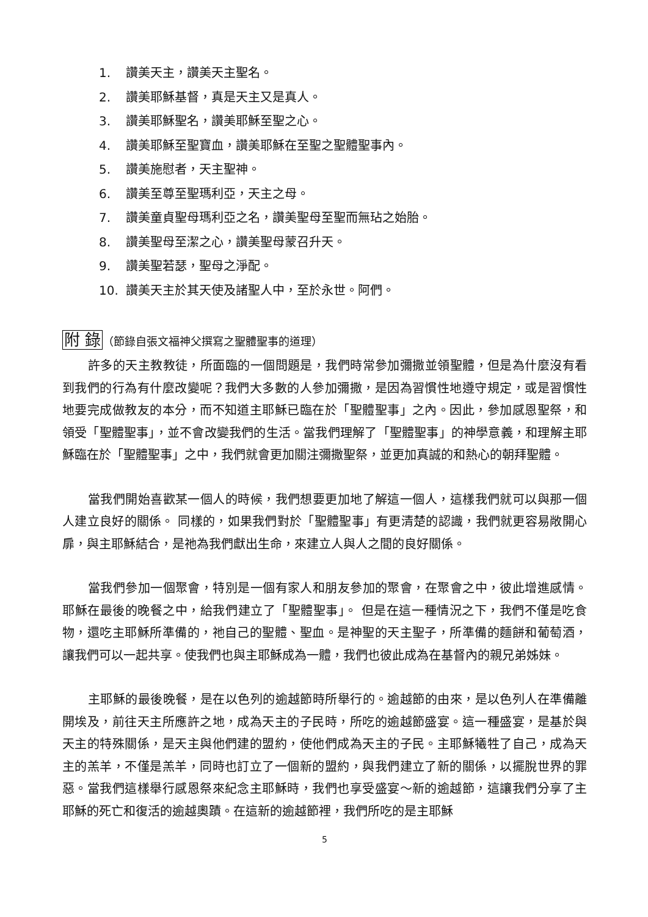1. 讚美天主，讚美天主聖名。
2. 讚美耶穌基督，真是天主又是真人。
3. 讚美耶穌聖名，讚美耶穌至聖之心。
4. 讚美耶穌至聖寶血，讚美耶穌在至聖之聖體聖事內。
5. 讚美施慰者，天主聖神。
6. 讚美至尊至聖瑪利亞，天主之母。
7. 讚美童貞聖母瑪利亞之名，讚美聖母至聖而無玷之始胎。
8. 讚美聖母至潔之心，讚美聖母蒙召升天。
9. 讚美聖若瑟，聖母之淨配。
10. 讚美天主於其天使及諸聖人中，至於永世。阿們。
附 錄（節錄自張文福神父撰寫之聖體聖事的道理）
許多的天主教教徒，所面臨的一個問題是，我們時常參加彌撒並領聖體，但是為什麼沒有看到我們的行為有什麼改變呢？我們大多數的人參加彌撒，是因為習慣性地遵守規定，或是習慣性地要完成做教友的本分，而不知道主耶穌已臨在於「聖體聖事」之內。因此，參加感恩聖祭，和領受「聖體聖事」，並不會改變我們的生活。當我們理解了「聖體聖事」的神學意義，和理解主耶穌臨在於「聖體聖事」之中，我們就會更加關注彌撒聖祭，並更加真誠的和熱心的朝拜聖體。
當我們開始喜歡某一個人的時候，我們想要更加地了解這一個人，這樣我們就可以與那一個人建立良好的關係。 同樣的，如果我們對於「聖體聖事」有更清楚的認識，我們就更容易敞開心扉，與主耶穌結合，是祂為我們獻出生命，來建立人與人之間的良好關係。
當我們參加一個聚會，特別是一個有家人和朋友參加的聚會，在聚會之中，彼此增進感情。耶穌在最後的晚餐之中，給我們建立了「聖體聖事」。 但是在這一種情況之下，我們不僅是吃食物，還吃主耶穌所準備的，祂自己的聖體、聖血。是神聖的天主聖子，所準備的麵餅和葡萄酒，讓我們可以一起共享。使我們也與主耶穌成為一體，我們也彼此成為在基督內的親兄弟姊妹。
主耶穌的最後晚餐，是在以色列的逾越節時所舉行的。逾越節的由來，是以色列人在準備離開埃及，前往天主所應許之地，成為天主的子民時，所吃的逾越節盛宴。這一種盛宴，是基於與天主的特殊關係，是天主與他們建的盟約，使他們成為天主的子民。主耶穌犧牲了自己，成為天主的羔羊，不僅是羔羊，同時也訂立了一個新的盟約，與我們建立了新的關係，以擺脫世界的罪惡。當我們這樣舉行感恩祭來紀念主耶穌時，我們也享受盛宴～新的逾越節，這讓我們分享了主耶穌的死亡和復活的逾越奧蹟。在這新的逾越節裡，我們所吃的是主耶穌
5